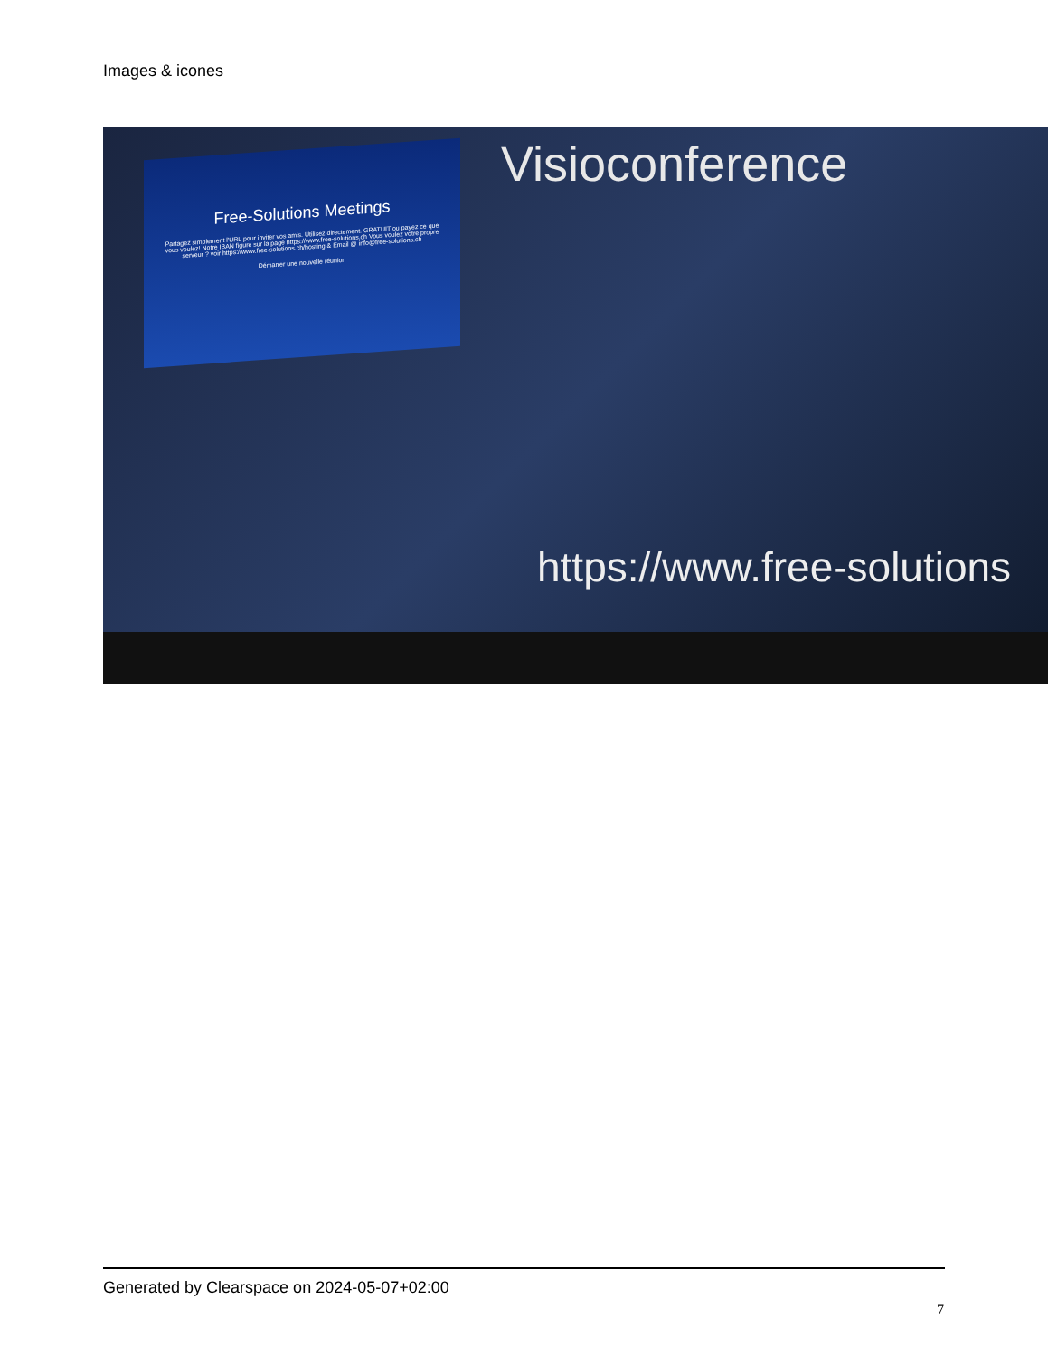Images & icones
Free-Solutions Meetings
Partagez simplement l'URL pour inviter vos amis. Utilisez directement. GRATUIT ou payez ce que vous voulez! Notre IBAN figure sur la page https://www.free-solutions.ch Vous voulez votre propre serveur ? voir https://www.free-solutions.ch/hosting & Email @ info@free-solutions.ch
Démarrer une nouvelle réunion
Visioconference
https://www.free-solutions
Generated by Clearspace on 2024-05-07+02:00
7